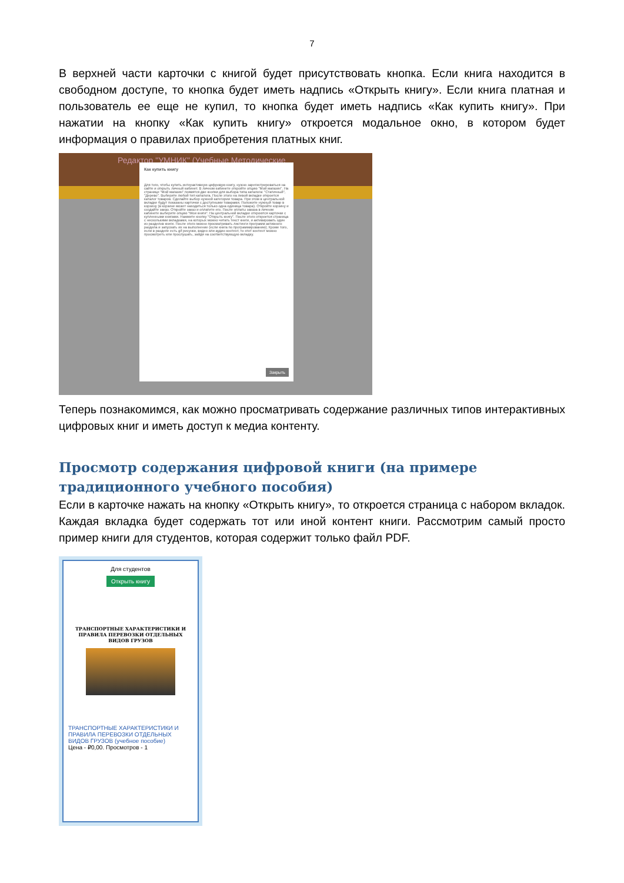7
В верхней части карточки с книгой будет присутствовать кнопка. Если книга находится в свободном доступе, то кнопка будет иметь надпись «Открыть книгу». Если книга платная и пользователь ее еще не купил, то кнопка будет иметь надпись «Как купить книгу». При нажатии на кнопку «Как купить книгу» откроется модальное окно, в котором будет информация о правилах приобретения платных книг.
Редактор "УМНИК" (Учебные Методические
Как купить книгу
Для того, чтобы купить интерактивную цифровую книгу, нужно зарегистрироваться на сайте и открыть личный кабинет. В личном кабинете откройте опцию "Мой магазин". На странице "Мой магазин" появятся две кнопки для выбора типа каталога: "Статичный", "Дерево". Выберите любой тип каталога. После этого на левой вкладке откроется каталог товаров. Сделайте выбор нужной категории товара. При этом в центральной вкладке будут показаны карточки с доступными товарами. Положите нужный товар в корзину (в корзине может находиться только одна единица товара). Откройте корзину и создайте заказ. Откройте заказ и оплатите его. После оплаты заказа в личном кабинете выберите опцию "Мои книги". На центральной вкладке откроются карточки с купленными книгами. Нажмите кнопку "Открыть книгу". После этого откроется страница с несколькими вкладками, на которых можно читать текст книги, и активировать один из разделов книги. После этого можно просматривать листинги программ активного раздела и запускать их на выполнение (если книга по программированию). Кроме того, если в разделе есть gif рисунки, видео или аудио контент, то этот контент можно просмотреть или прослушать, зайдя на соответствующую вкладку.
Закрыть
Теперь познакомимся, как можно просматривать содержание различных типов интерактивных цифровых книг и иметь доступ к медиа контенту.
Просмотр содержания цифровой книги (на примере традиционного учебного пособия)
Если в карточке нажать на кнопку «Открыть книгу», то откроется страница с набором вкладок. Каждая вкладка будет содержать тот или иной контент книги. Рассмотрим самый просто пример книги для студентов, которая содержит только файл PDF.
Для студентов
Открыть книгу
ТРАНСПОРТНЫЕ ХАРАКТЕРИСТИКИ И ПРАВИЛА ПЕРЕВОЗКИ ОТДЕЛЬНЫХ ВИДОВ ГРУЗОВ
ТРАНСПОРТНЫЕ ХАРАКТЕРИСТИКИ И ПРАВИЛА ПЕРЕВОЗКИ ОТДЕЛЬНЫХ ВИДОВ ГРУЗОВ (учебное пособие)
Цена - ₽0,00. Просмотров - 1